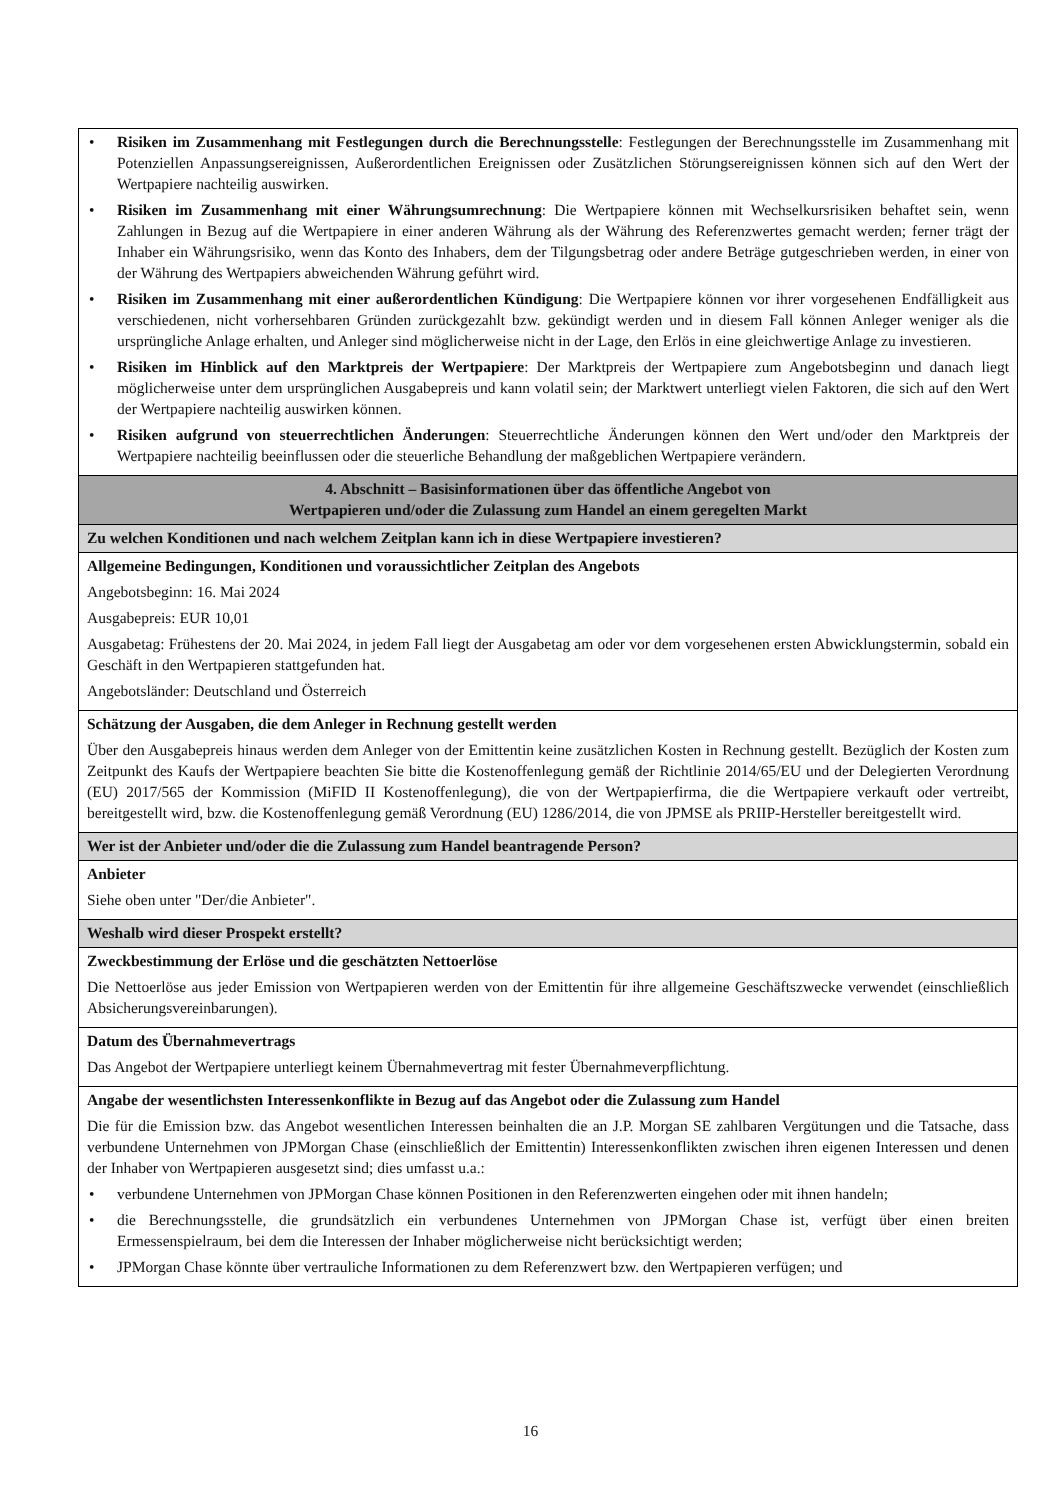| • Risiken im Zusammenhang mit Festlegungen durch die Berechnungsstelle : Festlegungen der Berechnungsstelle im Zusammenhang mit Potenziellen Anpassungsereignissen, Außerordentlichen Ereignissen oder Zusätzlichen Störungsereignissen können sich auf den Wert der Wertpapiere nachteilig auswirken. • Risiken im Zusammenhang mit einer Währungsumrechnung : Die Wertpapiere können mit Wechselkursrisiken behaftet sein, wenn Zahlungen in Bezug auf die Wertpapiere in einer anderen Währung als der Währung des Referenzwertes gemacht werden; ferner trägt der Inhaber ein Währungsrisiko, wenn das Konto des Inhabers, dem der Tilgungsbetrag oder andere Beträge gutgeschrieben werden, in einer von der Währung des Wertpapiers abweichenden Währung geführt wird. • Risiken im Zusammenhang mit einer außerordentlichen Kündigung : Die Wertpapiere können vor ihrer vorgesehenen Endfälligkeit aus verschiedenen, nicht vorhersehbaren Gründen zurückgezahlt bzw. gekündigt werden und in diesem Fall können Anleger weniger als die ursprüngliche Anlage erhalten, und Anleger sind möglicherweise nicht in der Lage, den Erlös in eine gleichwertige Anlage zu investieren. • Risiken im Hinblick auf den Marktpreis der Wertpapiere : Der Marktpreis der Wertpapiere zum Angebotsbeginn und danach liegt möglicherweise unter dem ursprünglichen Ausgabepreis und kann volatil sein; der Marktwert unterliegt vielen Faktoren, die sich auf den Wert der Wertpapiere nachteilig auswirken können. • Risiken aufgrund von steuerrechtlichen Änderungen : Steuerrechtliche Änderungen können den Wert und/oder den Marktpreis der Wertpapiere nachteilig beeinflussen oder die steuerliche Behandlung der maßgeblichen Wertpapiere verändern. |
| 4. Abschnitt – Basisinformationen über das öffentliche Angebot von Wertpapieren und/oder die Zulassung zum Handel an einem geregelten Markt |
| Zu welchen Konditionen und nach welchem Zeitplan kann ich in diese Wertpapiere investieren? |
| Allgemeine Bedingungen, Konditionen und voraussichtlicher Zeitplan des Angebots Angebotsbeginn: 16. Mai 2024 Ausgabepreis: EUR 10,01 Ausgabetag: Frühestens der 20. Mai 2024, in jedem Fall liegt der Ausgabetag am oder vor dem vorgesehenen ersten Abwicklungstermin, sobald ein Geschäft in den Wertpapieren stattgefunden hat. Angebotsländer: Deutschland und Österreich |
| Schätzung der Ausgaben, die dem Anleger in Rechnung gestellt werden Über den Ausgabepreis hinaus werden dem Anleger von der Emittentin keine zusätzlichen Kosten in Rechnung gestellt. Bezüglich der Kosten zum Zeitpunkt des Kaufs der Wertpapiere beachten Sie bitte die Kostenoffenlegung gemäß der Richtlinie 2014/65/EU und der Delegierten Verordnung (EU) 2017/565 der Kommission (MiFID II Kostenoffenlegung), die von der Wertpapierfirma, die die Wertpapiere verkauft oder vertreibt, bereitgestellt wird, bzw. die Kostenoffenlegung gemäß Verordnung (EU) 1286/2014, die von JPMSE als PRIIP-Hersteller bereitgestellt wird. |
| Wer ist der Anbieter und/oder die die Zulassung zum Handel beantragende Person? |
| Anbieter Siehe oben unter "Der/die Anbieter". |
| Weshalb wird dieser Prospekt erstellt? |
| Zweckbestimmung der Erlöse und die geschätzten Nettoerlöse Die Nettoerlöse aus jeder Emission von Wertpapieren werden von der Emittentin für ihre allgemeine Geschäftszwecke verwendet (einschließlich Absicherungsvereinbarungen). |
| Datum des Übernahmevertrags Das Angebot der Wertpapiere unterliegt keinem Übernahmevertrag mit fester Übernahmeverpflichtung. |
| Angabe der wesentlichsten Interessenkonflikte in Bezug auf das Angebot oder die Zulassung zum Handel Die für die Emission bzw. das Angebot wesentlichen Interessen beinhalten die an J.P. Morgan SE zahlbaren Vergütungen und die Tatsache, dass verbundene Unternehmen von JPMorgan Chase (einschließlich der Emittentin) Interessenkonflikten zwischen ihren eigenen Interessen und denen der Inhaber von Wertpapieren ausgesetzt sind; dies umfasst u.a.: • verbundene Unternehmen von JPMorgan Chase können Positionen in den Referenzwerten eingehen oder mit ihnen handeln; • die Berechnungsstelle, die grundsätzlich ein verbundenes Unternehmen von JPMorgan Chase ist, verfügt über einen breiten Ermessenspielraum, bei dem die Interessen der Inhaber möglicherweise nicht berücksichtigt werden; • JPMorgan Chase könnte über vertrauliche Informationen zu dem Referenzwert bzw. den Wertpapieren verfügen; und |
16